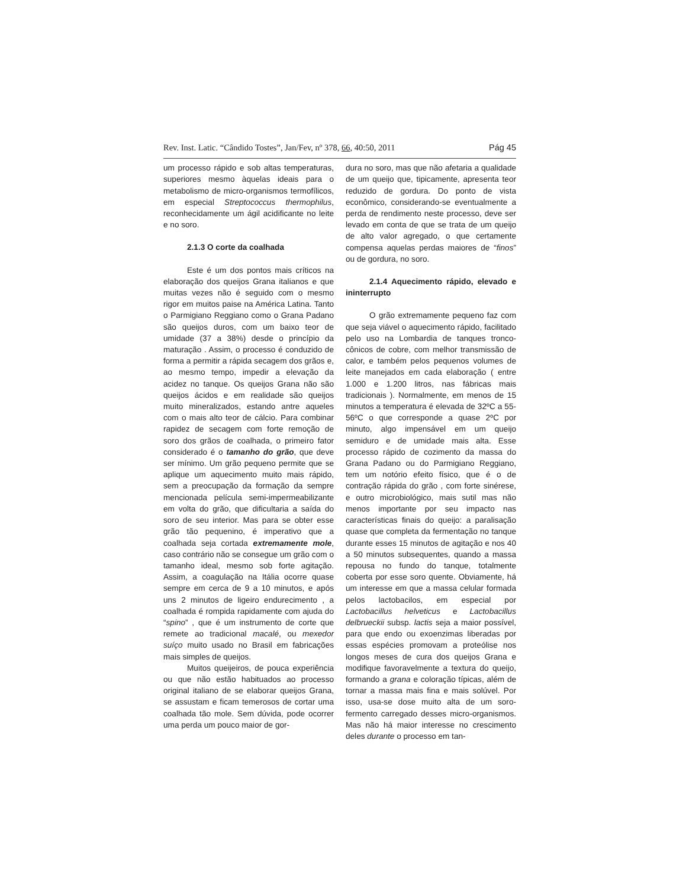Rev. Inst. Latic. “Cândido Tostes”, Jan/Fev, nº 378, 66, 40:50, 2011 Pág 45
um processo rápido e sob altas temperaturas, superiores mesmo àquelas ideais para o metabolismo de micro-organismos termofílicos, em especial Streptococcus thermophilus, reconhecidamente um ágil acidificante no leite e no soro.
2.1.3 O corte da coalhada
Este é um dos pontos mais críticos na elaboração dos queijos Grana italianos e que muitas vezes não é seguido com o mesmo rigor em muitos paise na América Latina. Tanto o Parmigiano Reggiano como o Grana Padano são queijos duros, com um baixo teor de umidade (37 a 38%) desde o princípio da maturação . Assim, o processo é conduzido de forma a permitir a rápida secagem dos grãos e, ao mesmo tempo, impedir a elevação da acidez no tanque. Os queijos Grana não são queijos ácidos e em realidade são queijos muito mineralizados, estando antre aqueles com o mais alto teor de cálcio. Para combinar rapidez de secagem com forte remoção de soro dos grãos de coalhada, o primeiro fator considerado é o tamanho do grão, que deve ser mínimo. Um grão pequeno permite que se aplique um aquecimento muito mais rápido, sem a preocupação da formação da sempre mencionada película semi-impermeabilizante em volta do grão, que dificultaria a saída do soro de seu interior. Mas para se obter esse grão tão pequenino, é imperativo que a coalhada seja cortada extremamente mole, caso contrário não se consegue um grão com o tamanho ideal, mesmo sob forte agitação. Assim, a coagulação na Itália ocorre quase sempre em cerca de 9 a 10 minutos, e após uns 2 minutos de ligeiro endurecimento , a coalhada é rompida rapidamente com ajuda do “spino” , que é um instrumento de corte que remete ao tradicional macalé, ou mexedor suíço muito usado no Brasil em fabricações mais simples de queijos.
Muitos queijeiros, de pouca experiência ou que não estão habituados ao processo original italiano de se elaborar queijos Grana, se assustam e ficam temerosos de cortar uma coalhada tão mole. Sem dúvida, pode ocorrer uma perda um pouco maior de gor-
dura no soro, mas que não afetaria a qualidade de um queijo que, tipicamente, apresenta teor reduzido de gordura. Do ponto de vista econômico, considerando-se eventualmente a perda de rendimento neste processo, deve ser levado em conta de que se trata de um queijo de alto valor agregado, o que certamente compensa aquelas perdas maiores de “finos” ou de gordura, no soro.
2.1.4 Aquecimento rápido, elevado e ininterrupto
O grão extremamente pequeno faz com que seja viável o aquecimento rápido, facilitado pelo uso na Lombardia de tanques tronco-cônicos de cobre, com melhor transmissão de calor, e também pelos pequenos volumes de leite manejados em cada elaboração ( entre 1.000 e 1.200 litros, nas fábricas mais tradicionais ). Normalmente, em menos de 15 minutos a temperatura é elevada de 32ºC a 55-56ºC o que corresponde a quase 2ºC por minuto, algo impensável em um queijo semiduro e de umidade mais alta. Esse processo rápido de cozimento da massa do Grana Padano ou do Parmigiano Reggiano, tem um notório efeito físico, que é o de contração rápida do grão , com forte sinérese, e outro microbiológico, mais sutil mas não menos importante por seu impacto nas características finais do queijo: a paralisação quase que completa da fermentação no tanque durante esses 15 minutos de agitação e nos 40 a 50 minutos subsequentes, quando a massa repousa no fundo do tanque, totalmente coberta por esse soro quente. Obviamente, há um interesse em que a massa celular formada pelos lactobacilos, em especial por Lactobacillus helveticus e Lactobacillus delbrueckii subsp. lactis seja a maior possível, para que endo ou exoenzimas liberadas por essas espécies promovam a proteólise nos longos meses de cura dos queijos Grana e modifique favoravelmente a textura do queijo, formando a grana e coloração típicas, além de tornar a massa mais fina e mais solúvel. Por isso, usa-se dose muito alta de um soro-fermento carregado desses micro-organismos. Mas não há maior interesse no crescimento deles durante o processo em tan-